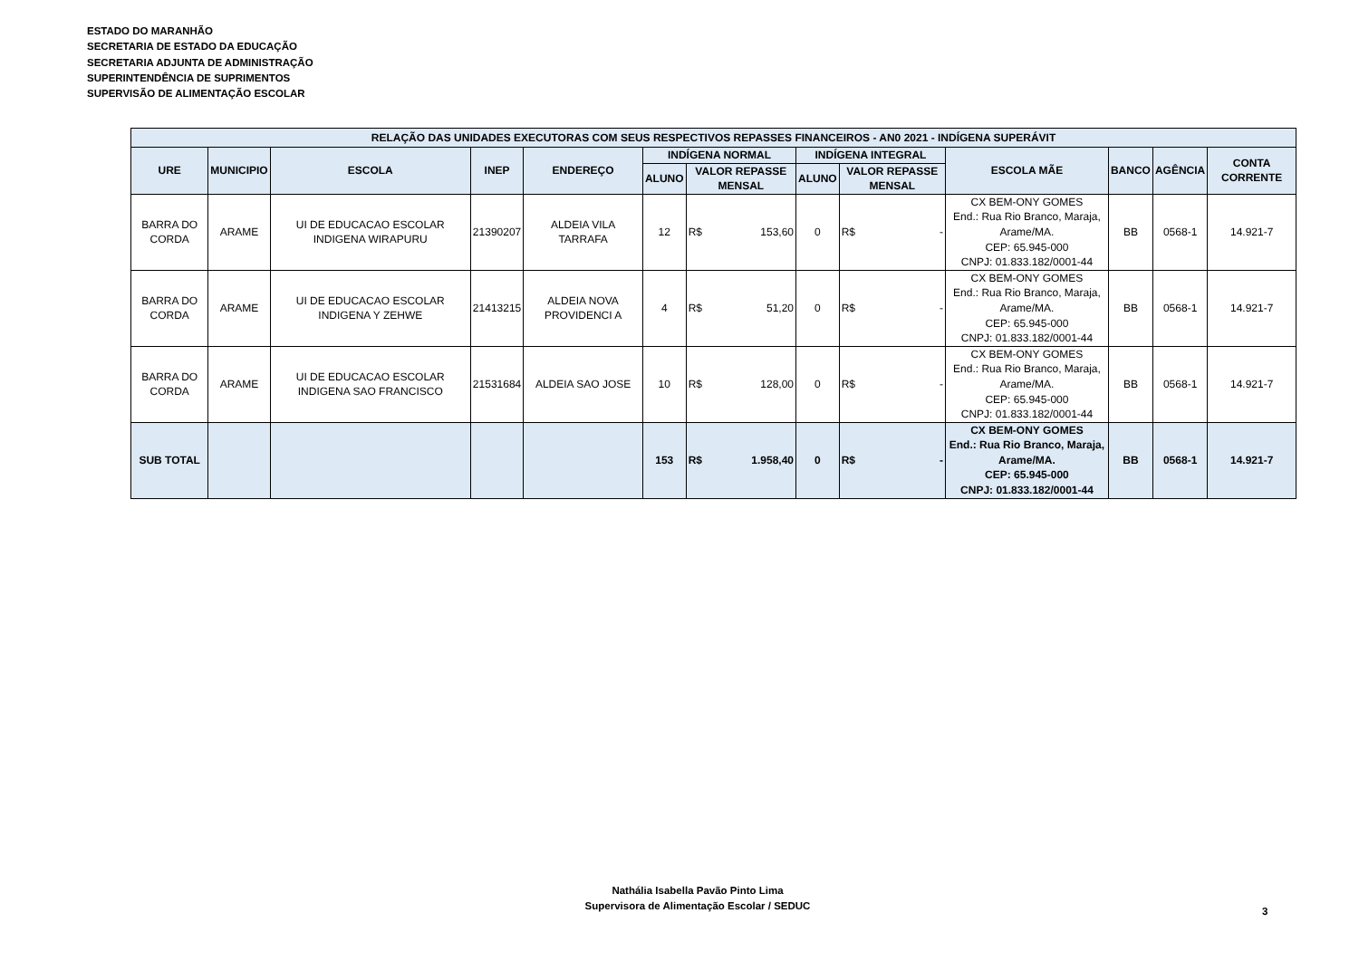ESTADO DO MARANHÃO
SECRETARIA DE ESTADO DA EDUCAÇÃO
SECRETARIA ADJUNTA DE ADMINISTRAÇÃO
SUPERINTENDÊNCIA DE SUPRIMENTOS
SUPERVISÃO DE ALIMENTAÇÃO ESCOLAR
| RELAÇÃO DAS UNIDADES EXECUTORAS COM SEUS RESPECTIVOS REPASSES FINANCEIROS - AN0 2021 - INDÍGENA SUPERÁVIT | | | | | | | | | | | | | | |
| --- | --- | --- | --- | --- | --- | --- | --- | --- | --- | --- | --- | --- | --- | --- |
| URE | MUNICIPIO | ESCOLA | INEP | ENDEREÇO | INDÍGENA NORMAL | | | INDÍGENA INTEGRAL | | | ESCOLA MÃE | BANCO | AGÊNCIA | CONTA CORRENTE |
| | | | | | ALUNO | VALOR REPASSE MENSAL | | ALUNO | VALOR REPASSE MENSAL | | | | | |
| BARRA DO CORDA | ARAME | UI DE EDUCACAO ESCOLAR INDIGENA WIRAPURU | 21390207 | ALDEIA VILA TARRAFA | 12 | R$ | 153,60 | 0 | R$ | - | CX BEM-ONY GOMES End.: Rua Rio Branco, Maraja, Arame/MA. CEP: 65.945-000 CNPJ: 01.833.182/0001-44 | BB | 0568-1 | 14.921-7 |
| BARRA DO CORDA | ARAME | UI DE EDUCACAO ESCOLAR INDIGENA Y ZEHWE | 21413215 | ALDEIA NOVA PROVIDENCI A | 4 | R$ | 51,20 | 0 | R$ | - | CX BEM-ONY GOMES End.: Rua Rio Branco, Maraja, Arame/MA. CEP: 65.945-000 CNPJ: 01.833.182/0001-44 | BB | 0568-1 | 14.921-7 |
| BARRA DO CORDA | ARAME | UI DE EDUCACAO ESCOLAR INDIGENA SAO FRANCISCO | 21531684 | ALDEIA SAO JOSE | 10 | R$ | 128,00 | 0 | R$ | - | CX BEM-ONY GOMES End.: Rua Rio Branco, Maraja, Arame/MA. CEP: 65.945-000 CNPJ: 01.833.182/0001-44 | BB | 0568-1 | 14.921-7 |
| SUB TOTAL | | | | | 153 | R$ | 1.958,40 | 0 | R$ | - | CX BEM-ONY GOMES End.: Rua Rio Branco, Maraja, Arame/MA. CEP: 65.945-000 CNPJ: 01.833.182/0001-44 | BB | 0568-1 | 14.921-7 |
Nathália Isabella Pavão Pinto Lima
Supervisora de Alimentação Escolar / SEDUC
3